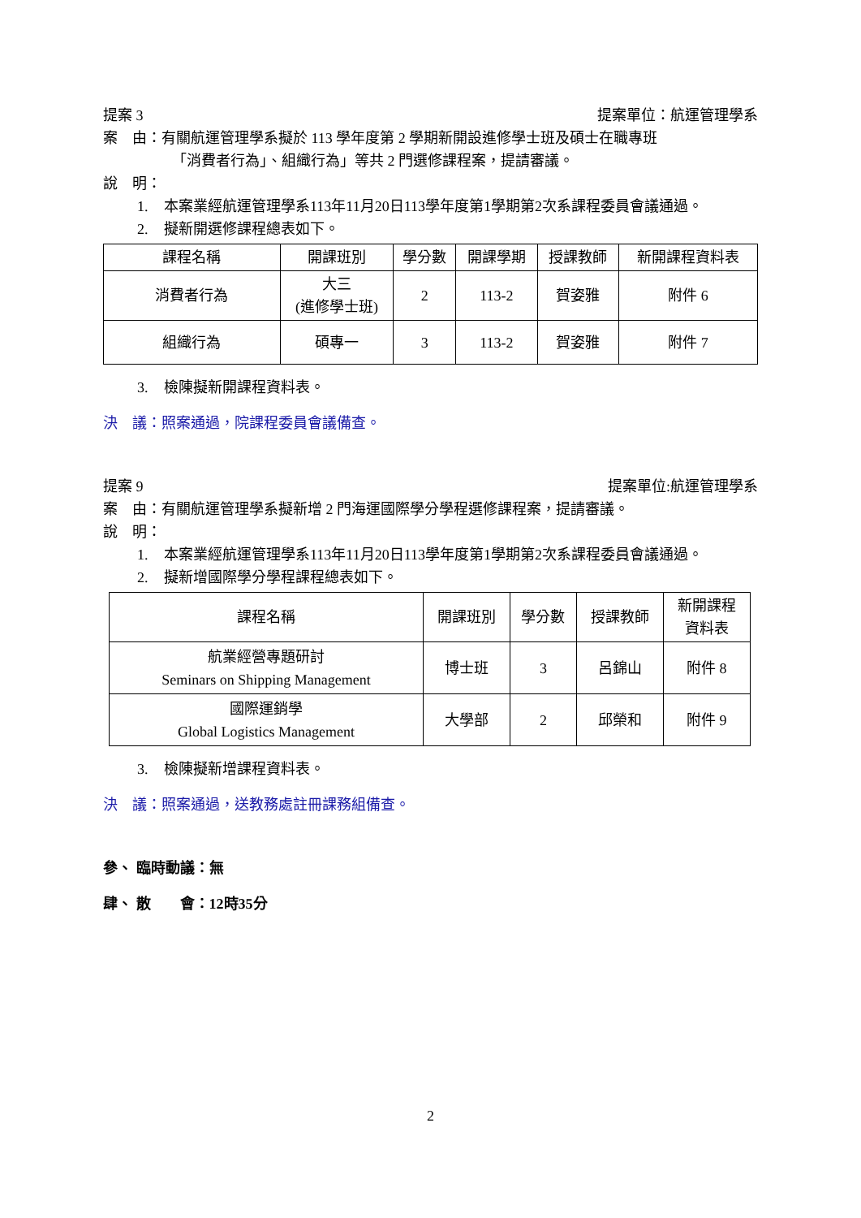提案 3 提案單位：航運管理學系
案　由：有關航運管理學系擬於 113 學年度第 2 學期新開設進修學士班及碩士在職專班
「消費者行為」、組織行為」等共 2 門選修課程案，提請審議。
說　明：
1. 本案業經航運管理學系113年11月20日113學年度第1學期第2次系課程委員會議通過。
2. 擬新開選修課程總表如下。
| 課程名稱 | 開課班別 | 學分數 | 開課學期 | 授課教師 | 新開課程資料表 |
| --- | --- | --- | --- | --- | --- |
| 消費者行為 | 大三 (進修學士班) | 2 | 113-2 | 賀姿雅 | 附件 6 |
| 組織行為 | 碩專一 | 3 | 113-2 | 賀姿雅 | 附件 7 |
3. 檢陳擬新開課程資料表。
決　議：照案通過，院課程委員會議備查。
提案 9 提案單位:航運管理學系
案　由：有關航運管理學系擬新增 2 門海運國際學分學程選修課程案，提請審議。
說　明：
1. 本案業經航運管理學系113年11月20日113學年度第1學期第2次系課程委員會議通過。
2. 擬新增國際學分學程課程總表如下。
| 課程名稱 | 開課班別 | 學分數 | 授課教師 | 新開課程 資料表 |
| --- | --- | --- | --- | --- |
| 航業經營專題研討 Seminars on Shipping Management | 博士班 | 3 | 呂錦山 | 附件 8 |
| 國際運銷學 Global Logistics Management | 大學部 | 2 | 邱榮和 | 附件 9 |
3. 檢陳擬新增課程資料表。
決　議：照案通過，送教務處註冊課務組備查。
參、 臨時動議：無
肆、 散　　會：12時35分
2